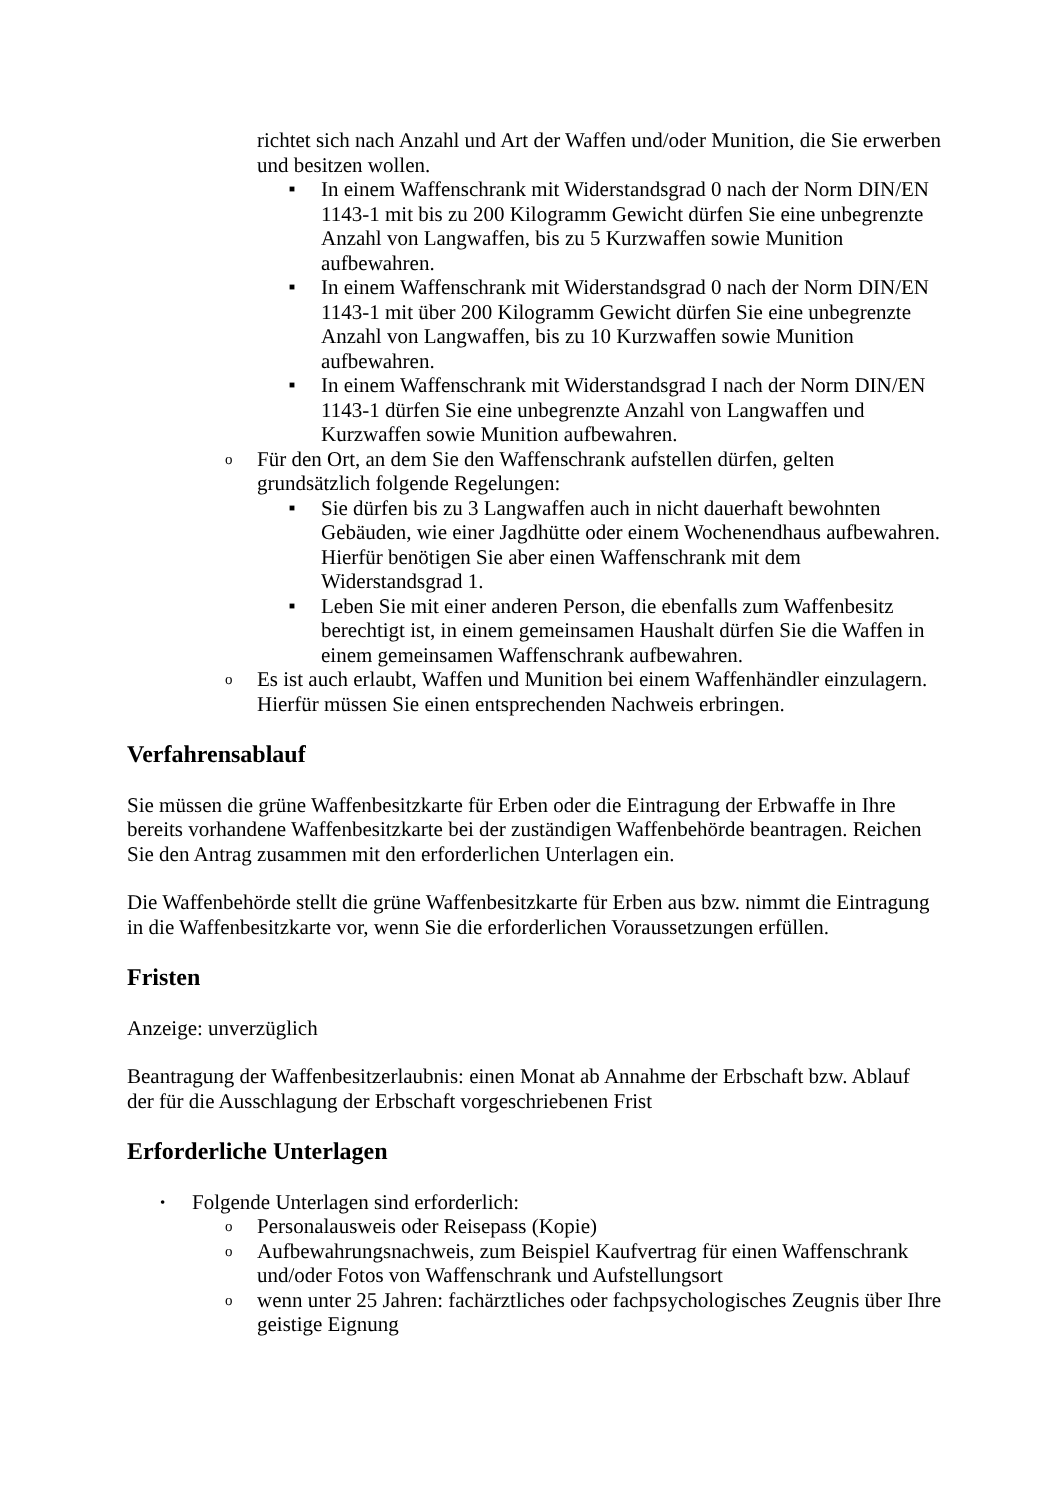richtet sich nach Anzahl und Art der Waffen und/oder Munition, die Sie erwerben und besitzen wollen.
■ In einem Waffenschrank mit Widerstandsgrad 0 nach der Norm DIN/EN 1143-1 mit bis zu 200 Kilogramm Gewicht dürfen Sie eine unbegrenzte Anzahl von Langwaffen, bis zu 5 Kurzwaffen sowie Munition aufbewahren.
■ In einem Waffenschrank mit Widerstandsgrad 0 nach der Norm DIN/EN 1143-1 mit über 200 Kilogramm Gewicht dürfen Sie eine unbegrenzte Anzahl von Langwaffen, bis zu 10 Kurzwaffen sowie Munition aufbewahren.
■ In einem Waffenschrank mit Widerstandsgrad I nach der Norm DIN/EN 1143-1 dürfen Sie eine unbegrenzte Anzahl von Langwaffen und Kurzwaffen sowie Munition aufbewahren.
o Für den Ort, an dem Sie den Waffenschrank aufstellen dürfen, gelten grundsätzlich folgende Regelungen:
■ Sie dürfen bis zu 3 Langwaffen auch in nicht dauerhaft bewohnten Gebäuden, wie einer Jagdhütte oder einem Wochenendhaus aufbewahren. Hierfür benötigen Sie aber einen Waffenschrank mit dem Widerstandsgrad 1.
■ Leben Sie mit einer anderen Person, die ebenfalls zum Waffenbesitz berechtigt ist, in einem gemeinsamen Haushalt dürfen Sie die Waffen in einem gemeinsamen Waffenschrank aufbewahren.
o Es ist auch erlaubt, Waffen und Munition bei einem Waffenhändler einzulagern. Hierfür müssen Sie einen entsprechenden Nachweis erbringen.
Verfahrensablauf
Sie müssen die grüne Waffenbesitzkarte für Erben oder die Eintragung der Erbwaffe in Ihre bereits vorhandene Waffenbesitzkarte bei der zuständigen Waffenbehörde beantragen. Reichen Sie den Antrag zusammen mit den erforderlichen Unterlagen ein.
Die Waffenbehörde stellt die grüne Waffenbesitzkarte für Erben aus bzw. nimmt die Eintragung in die Waffenbesitzkarte vor, wenn Sie die erforderlichen Voraussetzungen erfüllen.
Fristen
Anzeige: unverzüglich
Beantragung der Waffenbesitzerlaubnis: einen Monat ab Annahme der Erbschaft bzw. Ablauf der für die Ausschlagung der Erbschaft vorgeschriebenen Frist
Erforderliche Unterlagen
• Folgende Unterlagen sind erforderlich:
o Personalausweis oder Reisepass (Kopie)
o Aufbewahrungsnachweis, zum Beispiel Kaufvertrag für einen Waffenschrank und/oder Fotos von Waffenschrank und Aufstellungsort
o wenn unter 25 Jahren: fachärztliches oder fachpsychologisches Zeugnis über Ihre geistige Eignung